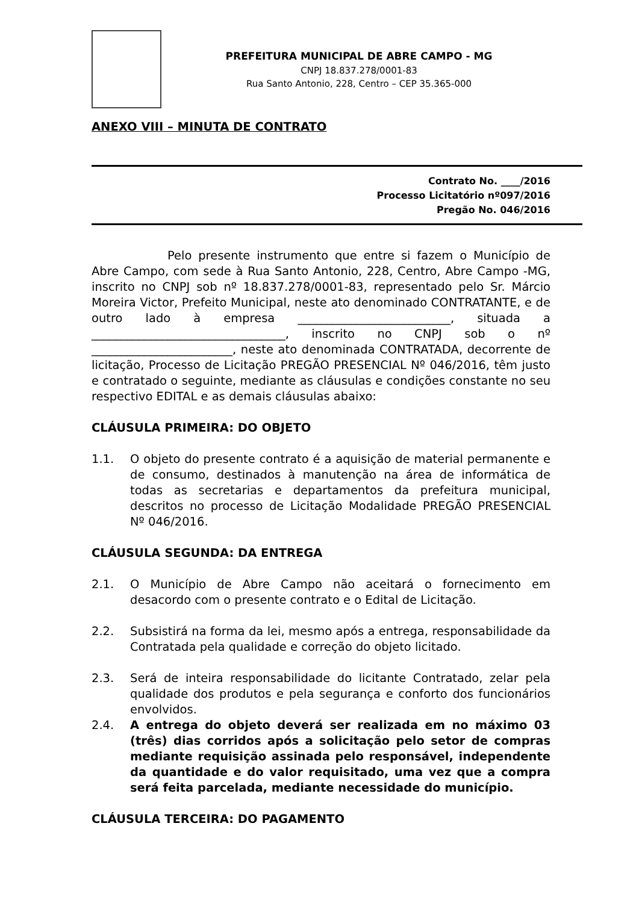PREFEITURA MUNICIPAL DE ABRE CAMPO - MG
CNPJ 18.837.278/0001-83
Rua Santo Antonio, 228, Centro – CEP 35.365-000
ANEXO VIII – MINUTA DE CONTRATO
Contrato No. ____/2016
Processo Licitatório nº097/2016
Pregão No. 046/2016
Pelo presente instrumento que entre si fazem o Município de Abre Campo, com sede à Rua Santo Antonio, 228, Centro, Abre Campo -MG, inscrito no CNPJ sob nº 18.837.278/0001-83, representado pelo Sr. Márcio Moreira Victor, Prefeito Municipal, neste ato denominado CONTRATANTE, e de outro lado à empresa __________________________, situada a _________________________________, inscrito no CNPJ sob o nº ________________________, neste ato denominada CONTRATADA, decorrente de licitação, Processo de Licitação PREGÃO PRESENCIAL Nº 046/2016, têm justo e contratado o seguinte, mediante as cláusulas e condições constante no seu respectivo EDITAL e as demais cláusulas abaixo:
CLÁUSULA PRIMEIRA: DO OBJETO
1.1. O objeto do presente contrato é a aquisição de material permanente e de consumo, destinados à manutenção na área de informática de todas as secretarias e departamentos da prefeitura municipal, descritos no processo de Licitação Modalidade PREGÃO PRESENCIAL Nº 046/2016.
CLÁUSULA SEGUNDA: DA ENTREGA
2.1. O Município de Abre Campo não aceitará o fornecimento em desacordo com o presente contrato e o Edital de Licitação.
2.2. Subsistirá na forma da lei, mesmo após a entrega, responsabilidade da Contratada pela qualidade e correção do objeto licitado.
2.3. Será de inteira responsabilidade do licitante Contratado, zelar pela qualidade dos produtos e pela segurança e conforto dos funcionários envolvidos.
2.4. A entrega do objeto deverá ser realizada em no máximo 03 (três) dias corridos após a solicitação pelo setor de compras mediante requisição assinada pelo responsável, independente da quantidade e do valor requisitado, uma vez que a compra será feita parcelada, mediante necessidade do município.
CLÁUSULA TERCEIRA: DO PAGAMENTO